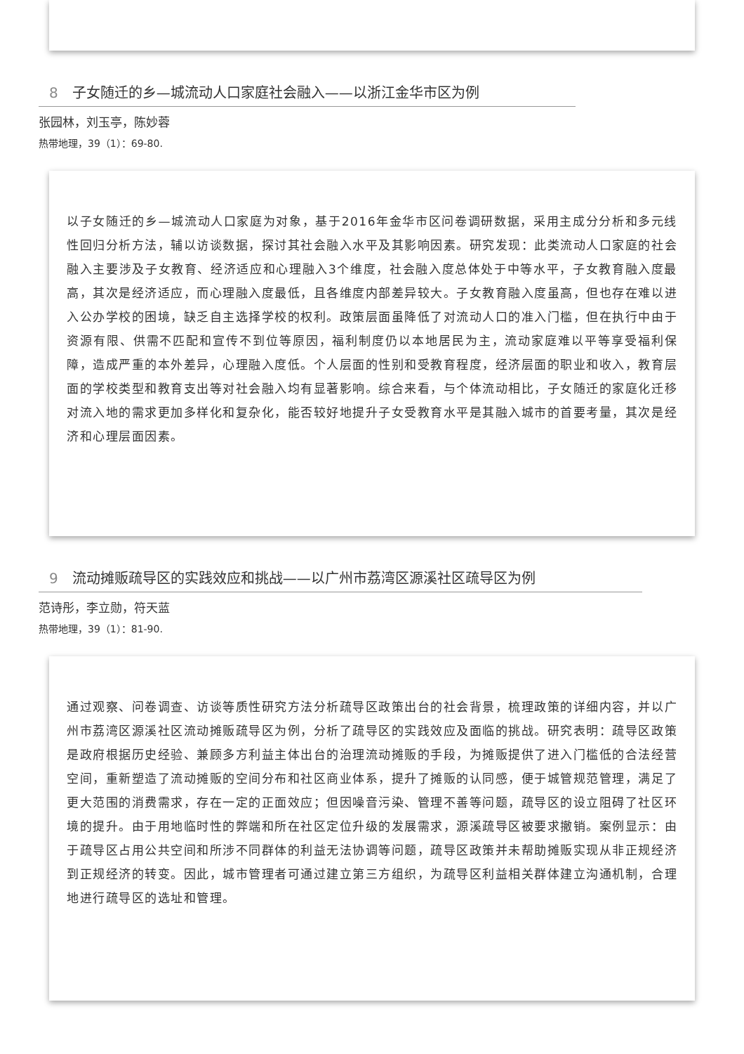8 子女随迁的乡—城流动人口家庭社会融入——以浙江金华市区为例
张园林，刘玉亭，陈妙蓉
热带地理，39（1）：69-80.
以子女随迁的乡—城流动人口家庭为对象，基于2016年金华市区问卷调研数据，采用主成分分析和多元线性回归分析方法，辅以访谈数据，探讨其社会融入水平及其影响因素。研究发现：此类流动人口家庭的社会融入主要涉及子女教育、经济适应和心理融入3个维度，社会融入度总体处于中等水平，子女教育融入度最高，其次是经济适应，而心理融入度最低，且各维度内部差异较大。子女教育融入度虽高，但也存在难以进入公办学校的困境，缺乏自主选择学校的权利。政策层面虽降低了对流动人口的准入门槛，但在执行中由于资源有限、供需不匹配和宣传不到位等原因，福利制度仍以本地居民为主，流动家庭难以平等享受福利保障，造成严重的本外差异，心理融入度低。个人层面的性别和受教育程度，经济层面的职业和收入，教育层面的学校类型和教育支出等对社会融入均有显著影响。综合来看，与个体流动相比，子女随迁的家庭化迁移对流入地的需求更加多样化和复杂化，能否较好地提升子女受教育水平是其融入城市的首要考量，其次是经济和心理层面因素。
9 流动摊贩疏导区的实践效应和挑战——以广州市荔湾区源溪社区疏导区为例
范诗彤，李立勋，符天蓝
热带地理，39（1）：81-90.
通过观察、问卷调查、访谈等质性研究方法分析疏导区政策出台的社会背景，梳理政策的详细内容，并以广州市荔湾区源溪社区流动摊贩疏导区为例，分析了疏导区的实践效应及面临的挑战。研究表明：疏导区政策是政府根据历史经验、兼顾多方利益主体出台的治理流动摊贩的手段，为摊贩提供了进入门槛低的合法经营空间，重新塑造了流动摊贩的空间分布和社区商业体系，提升了摊贩的认同感，便于城管规范管理，满足了更大范围的消费需求，存在一定的正面效应；但因噪音污染、管理不善等问题，疏导区的设立阻碍了社区环境的提升。由于用地临时性的弊端和所在社区定位升级的发展需求，源溪疏导区被要求撤销。案例显示：由于疏导区占用公共空间和所涉不同群体的利益无法协调等问题，疏导区政策并未帮助摊贩实现从非正规经济到正规经济的转变。因此，城市管理者可通过建立第三方组织，为疏导区利益相关群体建立沟通机制，合理地进行疏导区的选址和管理。